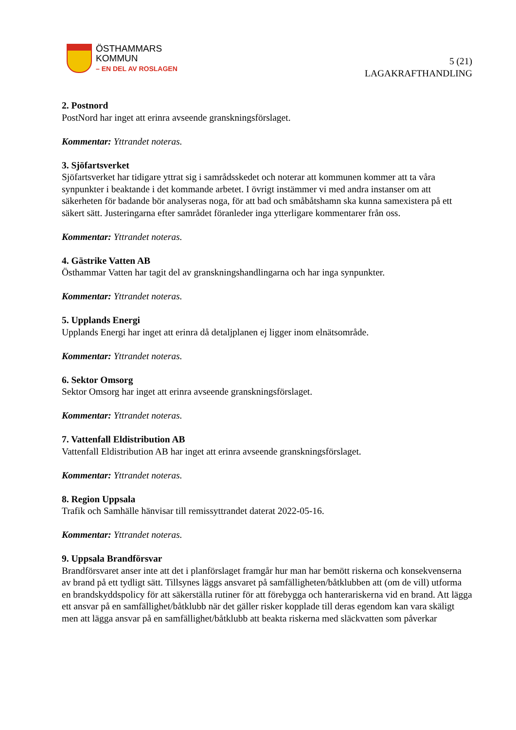ÖSTHAMMARS
KOMMUN
– EN DEL AV ROSLAGEN
5 (21)
LAGAKRAFTHANDLING
2. Postnord
PostNord har inget att erinra avseende granskningsförslaget.
Kommentar: Yttrandet noteras.
3. Sjöfartsverket
Sjöfartsverket har tidigare yttrat sig i samrådsskedet och noterar att kommunen kommer att ta våra synpunkter i beaktande i det kommande arbetet. I övrigt instämmer vi med andra instanser om att säkerheten för badande bör analyseras noga, för att bad och småbåtshamn ska kunna samexistera på ett säkert sätt. Justeringarna efter samrådet föranleder inga ytterligare kommentarer från oss.
Kommentar: Yttrandet noteras.
4. Gästrike Vatten AB
Östhammar Vatten har tagit del av granskningshandlingarna och har inga synpunkter.
Kommentar: Yttrandet noteras.
5. Upplands Energi
Upplands Energi har inget att erinra då detaljplanen ej ligger inom elnätsområde.
Kommentar: Yttrandet noteras.
6. Sektor Omsorg
Sektor Omsorg har inget att erinra avseende granskningsförslaget.
Kommentar: Yttrandet noteras.
7. Vattenfall Eldistribution AB
Vattenfall Eldistribution AB har inget att erinra avseende granskningsförslaget.
Kommentar: Yttrandet noteras.
8. Region Uppsala
Trafik och Samhälle hänvisar till remissyttrandet daterat 2022-05-16.
Kommentar: Yttrandet noteras.
9. Uppsala Brandförsvar
Brandförsvaret anser inte att det i planförslaget framgår hur man har bemött riskerna och konsekvenserna av brand på ett tydligt sätt. Tillsynes läggs ansvaret på samfälligheten/båtklubben att (om de vill) utforma en brandskyddspolicy för att säkerställa rutiner för att förebygga och hanterariskerna vid en brand. Att lägga ett ansvar på en samfällighet/båtklubb när det gäller risker kopplade till deras egendom kan vara skäligt men att lägga ansvar på en samfällighet/båtklubb att beakta riskerna med släckvatten som påverkar